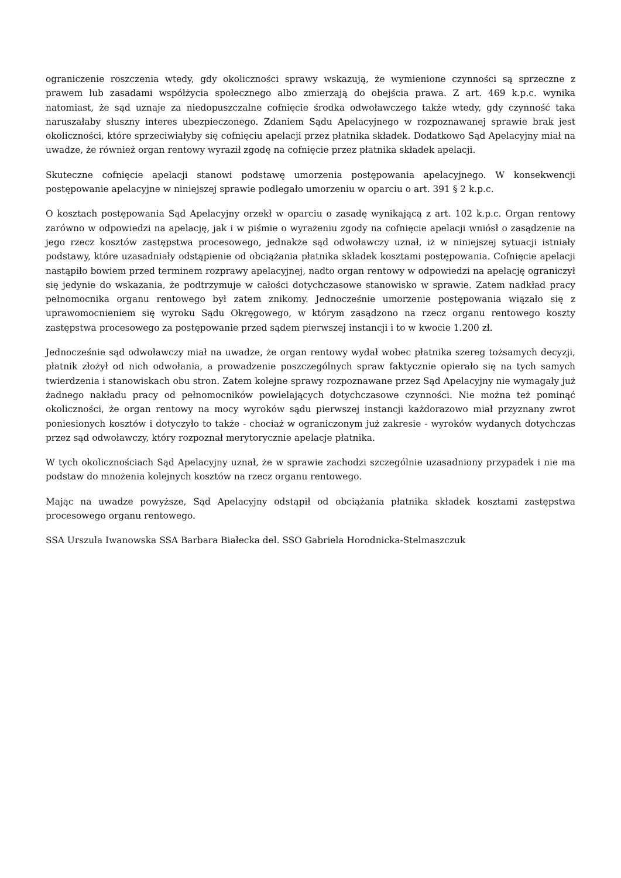ograniczenie roszczenia wtedy, gdy okoliczności sprawy wskazują, że wymienione czynności są sprzeczne z prawem lub zasadami współżycia społecznego albo zmierzają do obejścia prawa. Z art. 469 k.p.c. wynika natomiast, że sąd uznaje za niedopuszczalne cofnięcie środka odwoławczego także wtedy, gdy czynność taka naruszałaby słuszny interes ubezpieczonego. Zdaniem Sądu Apelacyjnego w rozpoznawanej sprawie brak jest okoliczności, które sprzeciwiałyby się cofnięciu apelacji przez płatnika składek. Dodatkowo Sąd Apelacyjny miał na uwadze, że również organ rentowy wyraził zgodę na cofnięcie przez płatnika składek apelacji.
Skuteczne cofnięcie apelacji stanowi podstawę umorzenia postępowania apelacyjnego. W konsekwencji postępowanie apelacyjne w niniejszej sprawie podlegało umorzeniu w oparciu o art. 391 § 2 k.p.c.
O kosztach postępowania Sąd Apelacyjny orzekł w oparciu o zasadę wynikającą z art. 102 k.p.c. Organ rentowy zarówno w odpowiedzi na apelację, jak i w piśmie o wyrażeniu zgody na cofnięcie apelacji wniósł o zasądzenie na jego rzecz kosztów zastępstwa procesowego, jednakże sąd odwoławczy uznał, iż w niniejszej sytuacji istniały podstawy, które uzasadniały odstąpienie od obciążania płatnika składek kosztami postępowania. Cofnięcie apelacji nastąpiło bowiem przed terminem rozprawy apelacyjnej, nadto organ rentowy w odpowiedzi na apelację ograniczył się jedynie do wskazania, że podtrzymuje w całości dotychczasowe stanowisko w sprawie. Zatem nadkład pracy pełnomocnika organu rentowego był zatem znikomy. Jednocześnie umorzenie postępowania wiązało się z uprawomocnieniem się wyroku Sądu Okręgowego, w którym zasądzono na rzecz organu rentowego koszty zastępstwa procesowego za postępowanie przed sądem pierwszej instancji i to w kwocie 1.200 zł.
Jednocześnie sąd odwoławczy miał na uwadze, że organ rentowy wydał wobec płatnika szereg tożsamych decyzji, płatnik złożył od nich odwołania, a prowadzenie poszczególnych spraw faktycznie opierało się na tych samych twierdzenia i stanowiskach obu stron. Zatem kolejne sprawy rozpoznawane przez Sąd Apelacyjny nie wymagały już żadnego nakładu pracy od pełnomocników powielających dotychczasowe czynności. Nie można też pominąć okoliczności, że organ rentowy na mocy wyroków sądu pierwszej instancji każdorazowo miał przyznany zwrot poniesionych kosztów i dotyczyło to także - chociaż w ograniczonym już zakresie - wyroków wydanych dotychczas przez sąd odwoławczy, który rozpoznał merytorycznie apelacje płatnika.
W tych okolicznościach Sąd Apelacyjny uznał, że w sprawie zachodzi szczególnie uzasadniony przypadek i nie ma podstaw do mnożenia kolejnych kosztów na rzecz organu rentowego.
Mając na uwadze powyższe, Sąd Apelacyjny odstąpił od obciążania płatnika składek kosztami zastępstwa procesowego organu rentowego.
SSA Urszula Iwanowska SSA Barbara Białecka del. SSO Gabriela Horodnicka-Stelmaszczuk